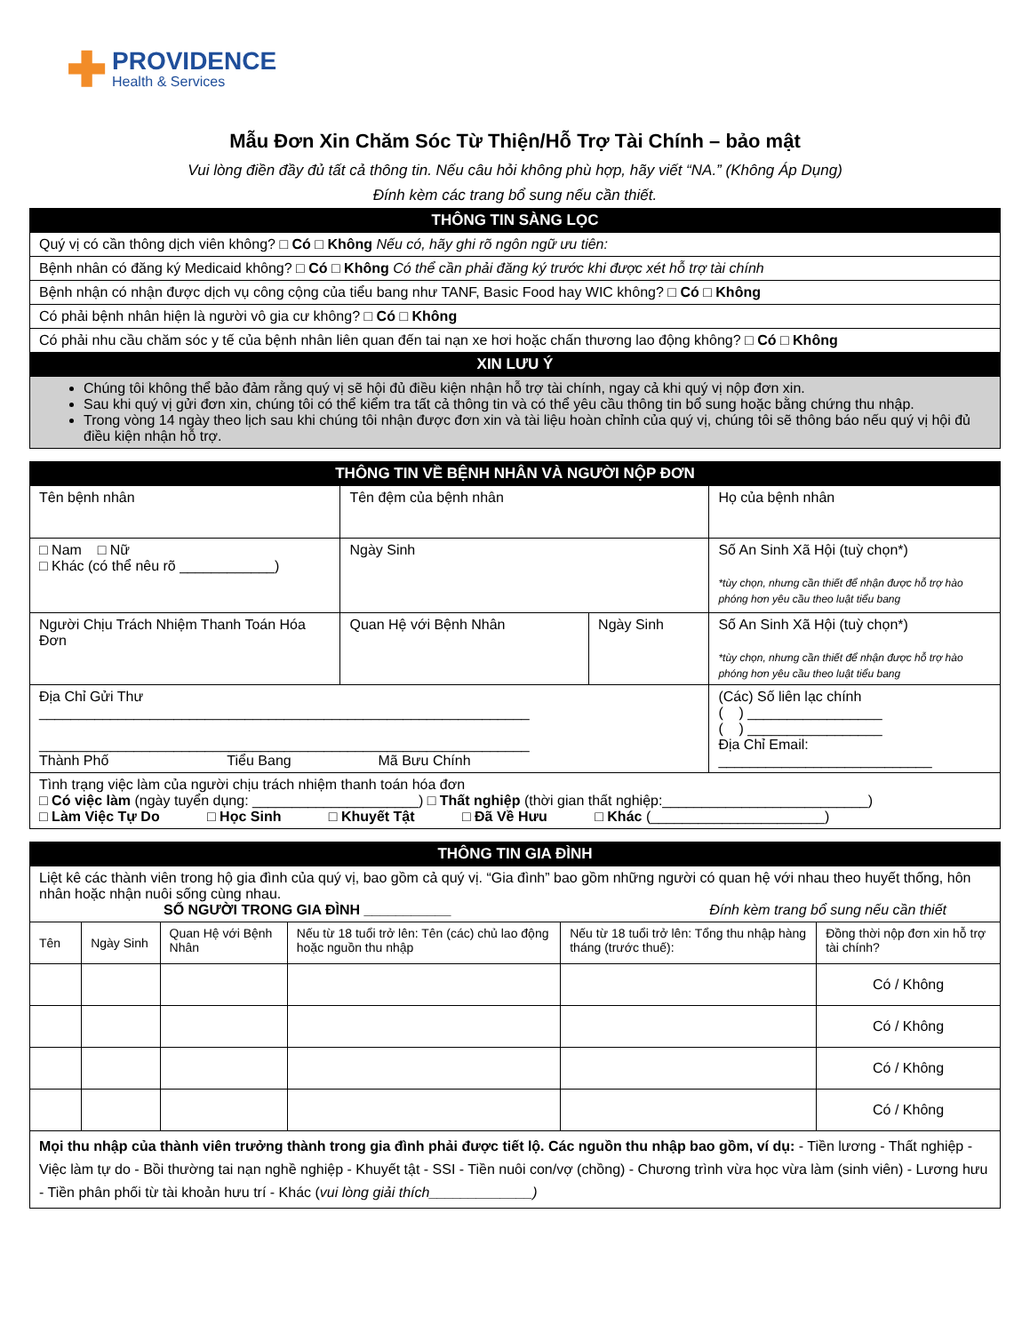✚
PROVIDENCE
Health & Services
Mẫu Đơn Xin Chăm Sóc Từ Thiện/Hỗ Trợ Tài Chính – bảo mật
Vui lòng điền đầy đủ tất cả thông tin. Nếu câu hỏi không phù hợp, hãy viết “NA.” (Không Áp Dụng)
Đính kèm các trang bổ sung nếu cần thiết.
| THÔNG TIN SÀNG LỌC |
| --- |
| Quý vị có cần thông dịch viên không? □ Có □ Không Nếu có, hãy ghi rõ ngôn ngữ ưu tiên: |
| Bệnh nhân có đăng ký Medicaid không? □ Có □ Không Có thể cần phải đăng ký trước khi được xét hỗ trợ tài chính |
| Bệnh nhận có nhận được dịch vụ công cộng của tiểu bang như TANF, Basic Food hay WIC không? □ Có □ Không |
| Có phải bệnh nhân hiện là người vô gia cư không? □ Có □ Không |
| Có phải nhu cầu chăm sóc y tế của bệnh nhân liên quan đến tai nạn xe hơi hoặc chấn thương lao động không? □ Có □ Không |
| XIN LƯU Ý |
| Chúng tôi không thể bảo đảm rằng quý vị sẽ hội đủ điều kiện nhận hỗ trợ tài chính, ngay cả khi quý vị nộp đơn xin. Sau khi quý vị gửi đơn xin, chúng tôi có thể kiểm tra tất cả thông tin và có thể yêu cầu thông tin bổ sung hoặc bằng chứng thu nhập. Trong vòng 14 ngày theo lịch sau khi chúng tôi nhận được đơn xin và tài liệu hoàn chỉnh của quý vị, chúng tôi sẽ thông báo nếu quý vị hội đủ điều kiện nhận hỗ trợ. |
| THÔNG TIN VỀ BỆNH NHÂN VÀ NGƯỜI NỘP ĐƠN | | | |
| --- | --- | --- | --- |
| Tên bệnh nhân | Tên đệm của bệnh nhân | | Họ của bệnh nhân |
| □ Nam □ Nữ □ Khác (có thể nêu rõ ____________) | Ngày Sinh | | Số An Sinh Xã Hội (tuỳ chọn*) *tùy chọn, nhưng cần thiết để nhận được hỗ trợ hào phóng hơn yêu cầu theo luật tiểu bang |
| Người Chịu Trách Nhiệm Thanh Toán Hóa Đơn | Quan Hệ với Bệnh Nhân | Ngày Sinh | Số An Sinh Xã Hội (tuỳ chọn*) *tùy chọn, nhưng cần thiết để nhận được hỗ trợ hào phóng hơn yêu cầu theo luật tiểu bang |
| Địa Chỉ Gửi Thư ______________________________________________________________ ______________________________________________________________ Thành Phố Tiểu Bang Mã Bưu Chính | | | (Các) Số liên lạc chính ( ) _________________ ( ) _________________ Địa Chỉ Email: ___________________________ |
| Tình trạng việc làm của người chịu trách nhiệm thanh toán hóa đơn □ Có việc làm (ngày tuyển dụng: _____________________) □ Thất nghiệp (thời gian thất nghiệp:__________________________) □ Làm Việc Tự Do □ Học Sinh □ Khuyết Tật □ Đã Về Hưu □ Khác (______________________) | | | |
| THÔNG TIN GIA ĐÌNH | | | | | |
| --- | --- | --- | --- | --- | --- |
| Liệt kê các thành viên trong hộ gia đình của quý vị, bao gồm cả quý vị. “Gia đình” bao gồm những người có quan hệ với nhau theo huyết thống, hôn nhân hoặc nhận nuôi sống cùng nhau. SỐ NGƯỜI TRONG GIA ĐÌNH ___________ Đính kèm trang bổ sung nếu cần thiết | | | | | |
| Tên | Ngày Sinh | Quan Hệ với Bệnh Nhân | Nếu từ 18 tuổi trở lên: Tên (các) chủ lao động hoặc nguồn thu nhập | Nếu từ 18 tuổi trở lên: Tổng thu nhập hàng tháng (trước thuế): | Đồng thời nộp đơn xin hỗ trợ tài chính? |
| | | | | | Có / Không |
| | | | | | Có / Không |
| | | | | | Có / Không |
| | | | | | Có / Không |
| Mọi thu nhập của thành viên trưởng thành trong gia đình phải được tiết lộ. Các nguồn thu nhập bao gồm, ví dụ: - Tiền lương - Thất nghiệp - Việc làm tự do - Bồi thường tai nạn nghề nghiệp - Khuyết tật - SSI - Tiền nuôi con/vợ (chồng) - Chương trình vừa học vừa làm (sinh viên) - Lương hưu - Tiền phân phối từ tài khoản hưu trí - Khác ( vui lòng giải thích_____________) | | | | | |